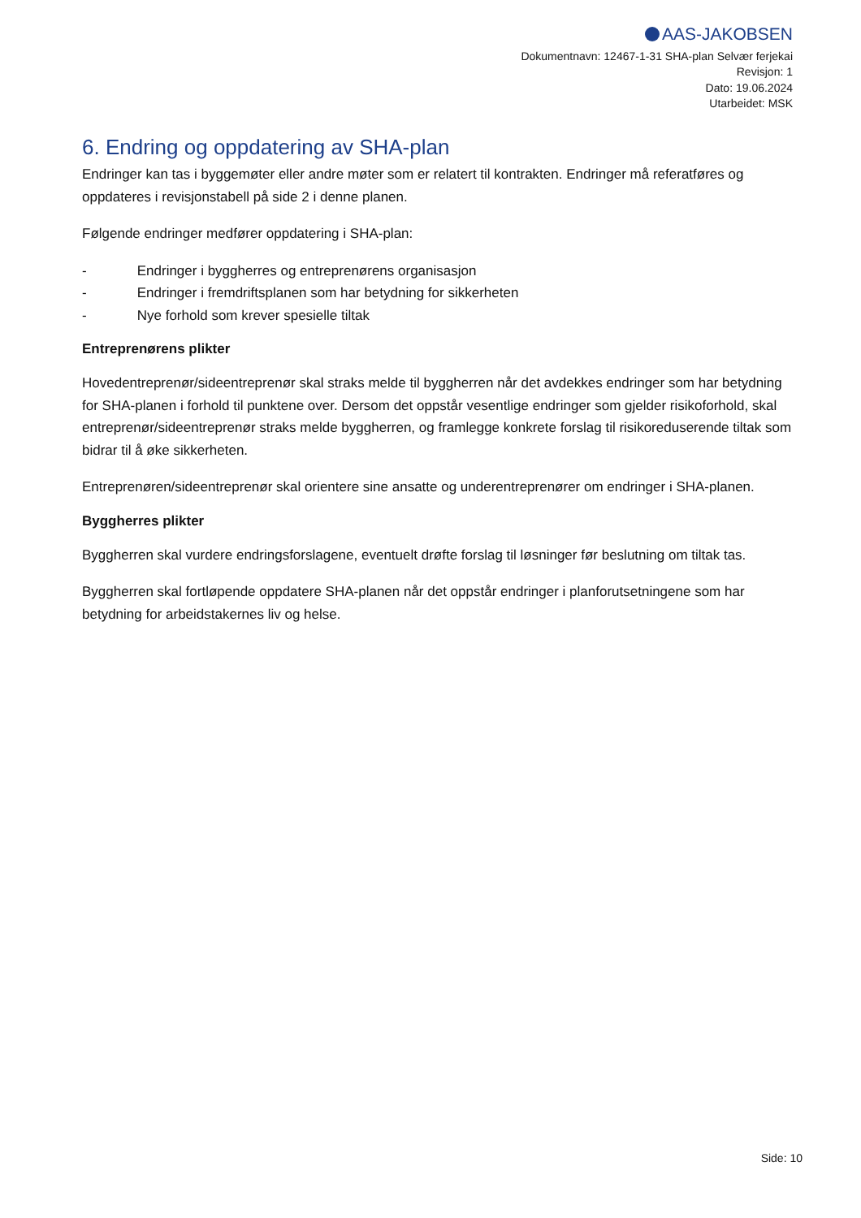AAS-JAKOBSEN
Dokumentnavn: 12467-1-31 SHA-plan Selvær ferjekai
Revisjon: 1
Dato: 19.06.2024
Utarbeidet: MSK
6. Endring og oppdatering av SHA-plan
Endringer kan tas i byggemøter eller andre møter som er relatert til kontrakten. Endringer må referatføres og oppdateres i revisjonstabell på side 2 i denne planen.
Følgende endringer medfører oppdatering i SHA-plan:
- Endringer i byggherres og entreprenørens organisasjon
- Endringer i fremdriftsplanen som har betydning for sikkerheten
- Nye forhold som krever spesielle tiltak
Entreprenørens plikter
Hovedentreprenør/sideentreprenør skal straks melde til byggherren når det avdekkes endringer som har betydning for SHA-planen i forhold til punktene over. Dersom det oppstår vesentlige endringer som gjelder risikoforhold, skal entreprenør/sideentreprenør straks melde byggherren, og framlegge konkrete forslag til risikoreduserende tiltak som bidrar til å øke sikkerheten.
Entreprenøren/sideentreprenør skal orientere sine ansatte og underentreprenører om endringer i SHA-planen.
Byggherres plikter
Byggherren skal vurdere endringsforslagene, eventuelt drøfte forslag til løsninger før beslutning om tiltak tas.
Byggherren skal fortløpende oppdatere SHA-planen når det oppstår endringer i planforutsetningene som har betydning for arbeidstakernes liv og helse.
Side: 10